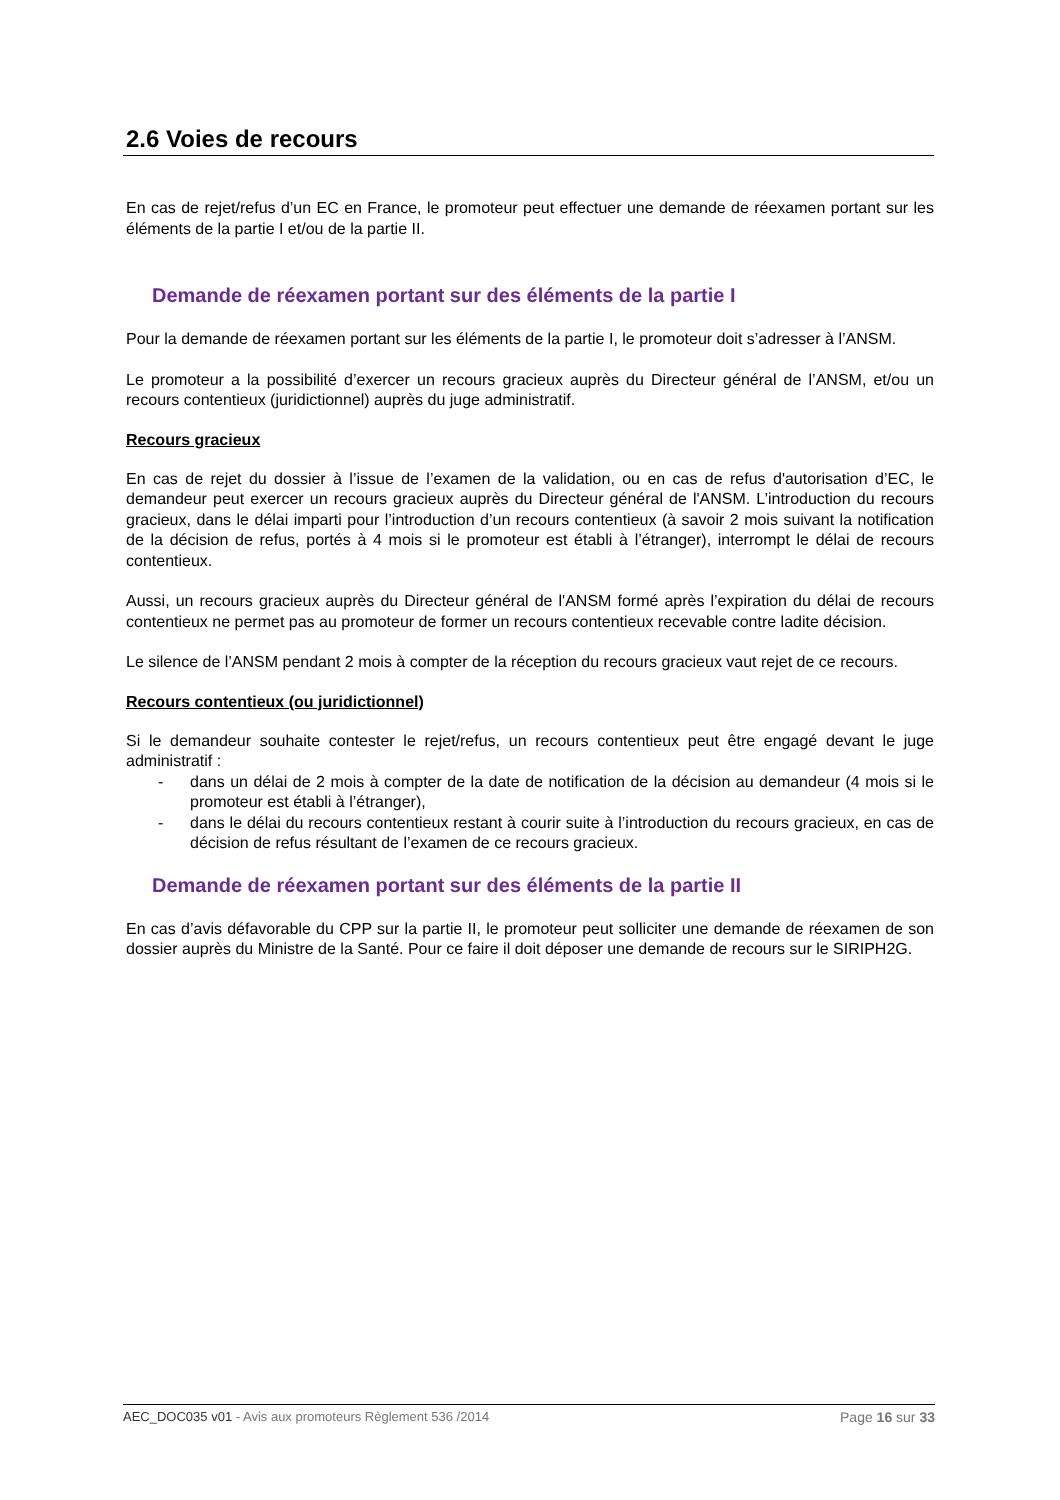2.6 Voies de recours
En cas de rejet/refus d’un EC en France, le promoteur peut effectuer une demande de réexamen portant sur les éléments de la partie I et/ou de la partie II.
Demande de réexamen portant sur des éléments de la partie I
Pour la demande de réexamen portant sur les éléments de la partie I, le promoteur doit s’adresser à l’ANSM.
Le promoteur a la possibilité d’exercer un recours gracieux auprès du Directeur général de l’ANSM, et/ou un recours contentieux (juridictionnel) auprès du juge administratif.
Recours gracieux
En cas de rejet du dossier à l’issue de l’examen de la validation, ou en cas de refus d'autorisation d’EC, le demandeur peut exercer un recours gracieux auprès du Directeur général de l'ANSM. L’introduction du recours gracieux, dans le délai imparti pour l’introduction d’un recours contentieux (à savoir 2 mois suivant la notification de la décision de refus, portés à 4 mois si le promoteur est établi à l’étranger), interrompt le délai de recours contentieux.
Aussi, un recours gracieux auprès du Directeur général de l'ANSM formé après l’expiration du délai de recours contentieux ne permet pas au promoteur de former un recours contentieux recevable contre ladite décision.
Le silence de l’ANSM pendant 2 mois à compter de la réception du recours gracieux vaut rejet de ce recours.
Recours contentieux (ou juridictionnel)
Si le demandeur souhaite contester le rejet/refus, un recours contentieux peut être engagé devant le juge administratif :
- dans un délai de 2 mois à compter de la date de notification de la décision au demandeur (4 mois si le promoteur est établi à l’étranger),
- dans le délai du recours contentieux restant à courir suite à l’introduction du recours gracieux, en cas de décision de refus résultant de l’examen de ce recours gracieux.
Demande de réexamen portant sur des éléments de la partie II
En cas d’avis défavorable du CPP sur la partie II, le promoteur peut solliciter une demande de réexamen de son dossier auprès du Ministre de la Santé. Pour ce faire il doit déposer une demande de recours sur le SIRIPH2G.
AEC_DOC035 v01 - Avis aux promoteurs Règlement 536 /2014 Page 16 sur 33